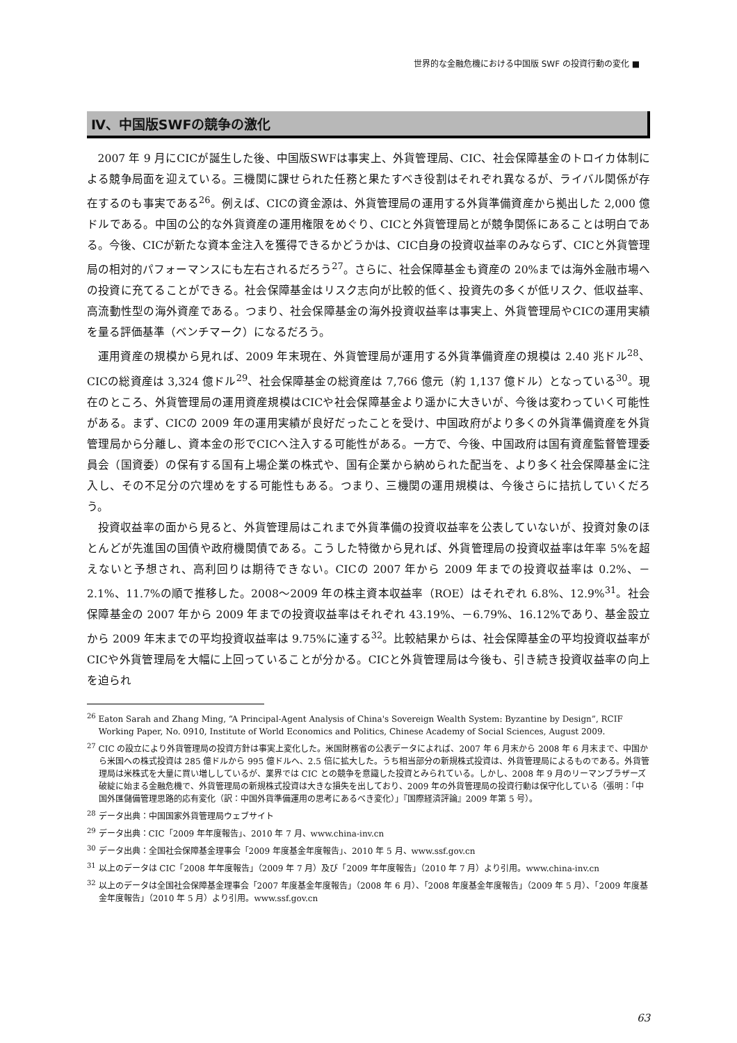世界的な金融危機における中国版 SWF の投資行動の変化 ■
Ⅳ、中国版SWFの競争の激化
2007 年 9 月にCICが誕生した後、中国版SWFは事実上、外貨管理局、CIC、社会保障基金のトロイカ体制による競争局面を迎えている。三機関に課せられた任務と果たすべき役割はそれぞれ異なるが、ライバル関係が存在するのも事実である<sup>26</sup>。例えば、CICの資金源は、外貨管理局の運用する外貨準備資産から拠出した 2,000 億ドルである。中国の公的な外貨資産の運用権限をめぐり、CICと外貨管理局とが競争関係にあることは明白である。今後、CICが新たな資本金注入を獲得できるかどうかは、CIC自身の投資収益率のみならず、CICと外貨管理局の相対的パフォーマンスにも左右されるだろう<sup>27</sup>。さらに、社会保障基金も資産の 20%までは海外金融市場への投資に充てることができる。社会保障基金はリスク志向が比較的低く、投資先の多くが低リスク、低収益率、高流動性型の海外資産である。つまり、社会保障基金の海外投資収益率は事実上、外貨管理局やCICの運用実績を量る評価基準（ベンチマーク）になるだろう。
運用資産の規模から見れば、2009 年末現在、外貨管理局が運用する外貨準備資産の規模は 2.40 兆ドル<sup>28</sup>、CICの総資産は 3,324 億ドル<sup>29</sup>、社会保障基金の総資産は 7,766 億元（約 1,137 億ドル）となっている<sup>30</sup>。現在のところ、外貨管理局の運用資産規模はCICや社会保障基金より遥かに大きいが、今後は変わっていく可能性がある。まず、CICの 2009 年の運用実績が良好だったことを受け、中国政府がより多くの外貨準備資産を外貨管理局から分離し、資本金の形でCICへ注入する可能性がある。一方で、今後、中国政府は国有資産監督管理委員会（国資委）の保有する国有上場企業の株式や、国有企業から納められた配当を、より多く社会保障基金に注入し、その不足分の穴埋めをする可能性もある。つまり、三機関の運用規模は、今後さらに拮抗していくだろう。
投資収益率の面から見ると、外貨管理局はこれまで外貨準備の投資収益率を公表していないが、投資対象のほとんどが先進国の国債や政府機関債である。こうした特徴から見れば、外貨管理局の投資収益率は年率 5%を超えないと予想され、高利回りは期待できない。CICの 2007 年から 2009 年までの投資収益率は 0.2%、－2.1%、11.7%の順で推移した。2008～2009 年の株主資本収益率（ROE）はそれぞれ 6.8%、12.9%<sup>31</sup>。社会保障基金の 2007 年から 2009 年までの投資収益率はそれぞれ 43.19%、－6.79%、16.12%であり、基金設立から 2009 年末までの平均投資収益率は 9.75%に達する<sup>32</sup>。比較結果からは、社会保障基金の平均投資収益率がCICや外貨管理局を大幅に上回っていることが分かる。CICと外貨管理局は今後も、引き続き投資収益率の向上を迫られ
<sup>26</sup> Eaton Sarah and Zhang Ming, “A Principal-Agent Analysis of China's Sovereign Wealth System: Byzantine by Design”, RCIF Working Paper, No. 0910, Institute of World Economics and Politics, Chinese Academy of Social Sciences, August 2009.
<sup>27</sup> CIC の設立により外貨管理局の投資方針は事実上変化した。米国財務省の公表データによれば、2007 年 6 月末から 2008 年 6 月末まで、中国から米国への株式投資は 285 億ドルから 995 億ドルへ、2.5 倍に拡大した。うち相当部分の新規株式投資は、外貨管理局によるものである。外貨管理局は米株式を大量に買い増ししているが、業界では CIC との競争を意識した投資とみられている。しかし、2008 年 9 月のリーマンブラザーズ破綻に始まる金融危機で、外貨管理局の新規株式投資は大きな損失を出しており、2009 年の外貨管理局の投資行動は保守化している（張明：「中国外匯儲備管理思路的応有変化（訳：中国外貨準備運用の思考にあるべき変化）」『国際経済評論』2009 年第 5 号）。
<sup>28</sup> データ出典：中国国家外貨管理局ウェブサイト
<sup>29</sup> データ出典：CIC「2009 年年度報告」、2010 年 7 月、www.china-inv.cn
<sup>30</sup> データ出典：全国社会保障基金理事会「2009 年度基金年度報告」、2010 年 5 月、www.ssf.gov.cn
<sup>31</sup> 以上のデータは CIC「2008 年年度報告」（2009 年 7 月）及び「2009 年年度報告」（2010 年 7 月）より引用。www.china-inv.cn
<sup>32</sup> 以上のデータは全国社会保障基金理事会「2007 年度基金年度報告」（2008 年 6 月）、「2008 年度基金年度報告」（2009 年 5 月）、「2009 年度基金年度報告」（2010 年 5 月）より引用。www.ssf.gov.cn
63